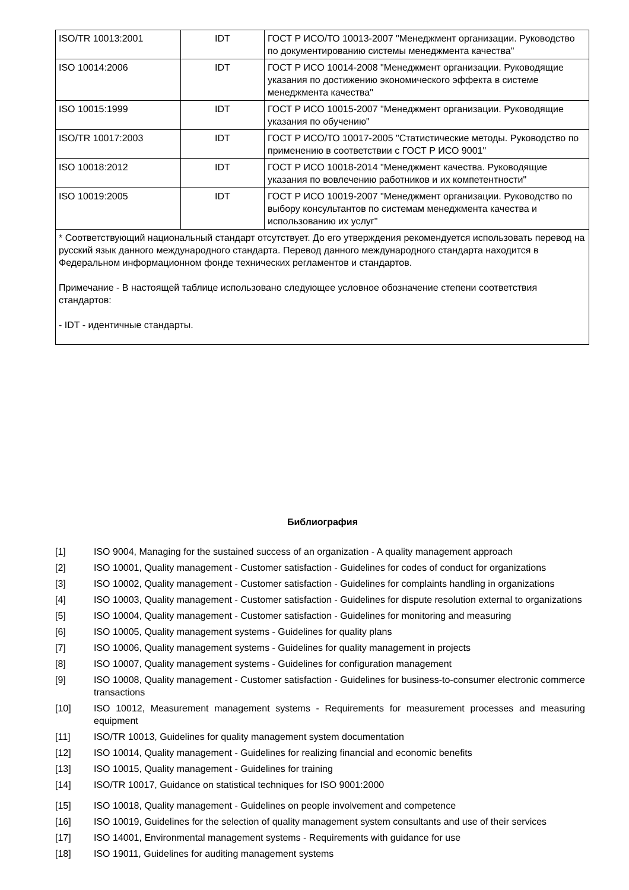| ISO/TR 10013:2001 | IDT | ГОСТ Р ИСО/ТО 10013-2007 "Менеджмент организации. Руководство по документированию системы менеджмента качества" |
| ISO 10014:2006 | IDT | ГОСТ Р ИСО 10014-2008 "Менеджмент организации. Руководящие указания по достижению экономического эффекта в системе менеджмента качества" |
| ISO 10015:1999 | IDT | ГОСТ Р ИСО 10015-2007 "Менеджмент организации. Руководящие указания по обучению" |
| ISO/TR 10017:2003 | IDT | ГОСТ Р ИСО/ТО 10017-2005 "Статистические методы. Руководство по применению в соответствии с ГОСТ Р ИСО 9001" |
| ISO 10018:2012 | IDT | ГОСТ Р ИСО 10018-2014 "Менеджмент качества. Руководящие указания по вовлечению работников и их компетентности" |
| ISO 10019:2005 | IDT | ГОСТ Р ИСО 10019-2007 "Менеджмент организации. Руководство по выбору консультантов по системам менеджмента качества и использованию их услуг" |
| * Соответствующий национальный стандарт отсутствует. До его утверждения рекомендуется использовать перевод на русский язык данного международного стандарта. Перевод данного международного стандарта находится в Федеральном информационном фонде технических регламентов и стандартов. Примечание - В настоящей таблице использовано следующее условное обозначение степени соответствия стандартов: - IDT - идентичные стандарты. | | |
Библиография
[1] ISO 9004, Managing for the sustained success of an organization - A quality management approach
[2] ISO 10001, Quality management - Customer satisfaction - Guidelines for codes of conduct for organizations
[3] ISO 10002, Quality management - Customer satisfaction - Guidelines for complaints handling in organizations
[4] ISO 10003, Quality management - Customer satisfaction - Guidelines for dispute resolution external to organizations
[5] ISO 10004, Quality management - Customer satisfaction - Guidelines for monitoring and measuring
[6] ISO 10005, Quality management systems - Guidelines for quality plans
[7] ISO 10006, Quality management systems - Guidelines for quality management in projects
[8] ISO 10007, Quality management systems - Guidelines for configuration management
[9] ISO 10008, Quality management - Customer satisfaction - Guidelines for business-to-consumer electronic commerce transactions
[10] ISO 10012, Measurement management systems - Requirements for measurement processes and measuring equipment
[11] ISO/TR 10013, Guidelines for quality management system documentation
[12] ISO 10014, Quality management - Guidelines for realizing financial and economic benefits
[13] ISO 10015, Quality management - Guidelines for training
[14] ISO/TR 10017, Guidance on statistical techniques for ISO 9001:2000
[15] ISO 10018, Quality management - Guidelines on people involvement and competence
[16] ISO 10019, Guidelines for the selection of quality management system consultants and use of their services
[17] ISO 14001, Environmental management systems - Requirements with guidance for use
[18] ISO 19011, Guidelines for auditing management systems